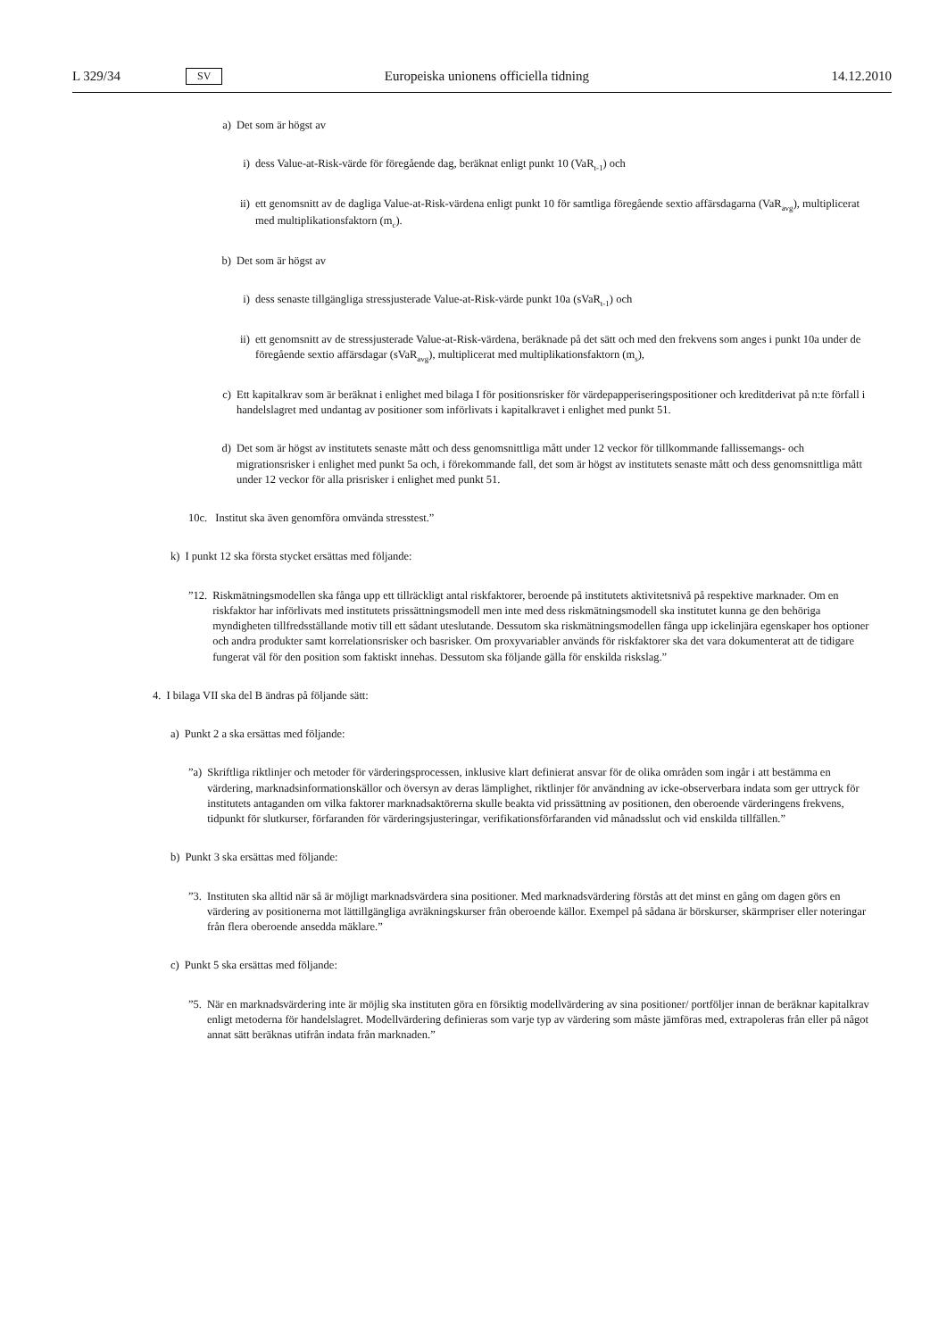L 329/34 SV Europeiska unionens officiella tidning 14.12.2010
a) Det som är högst av
i)
dess Value-at-Risk-värde för föregående dag, beräknat enligt punkt 10 (VaR<sub>t-1</sub>) och
ii)
ett genomsnitt av de dagliga Value-at-Risk-värdena enligt punkt 10 för samtliga föregående sextio affärsdagarna (VaR<sub>avg</sub>), multiplicerat med multiplikationsfaktorn (m<sub>c</sub>).
b) Det som är högst av
i)
dess senaste tillgängliga stressjusterade Value-at-Risk-värde punkt 10a (sVaR<sub>t-1</sub>) och
ii)
ett genomsnitt av de stressjusterade Value-at-Risk-värdena, beräknade på det sätt och med den frekvens som anges i punkt 10a under de föregående sextio affärsdagar (sVaR<sub>avg</sub>), multiplicerat med multi­plikationsfaktorn (m<sub>s</sub>),
c) Ett kapitalkrav som är beräknat i enlighet med bilaga I för positionsrisker för värdepapperiseringsposi­tioner och kreditderivat på n:te förfall i handelslagret med undantag av positioner som införlivats i kapitalkravet i enlighet med punkt 51.
d) Det som är högst av institutets senaste mått och dess genomsnittliga mått under 12 veckor för till­kommande fallissemangs- och migrationsrisker i enlighet med punkt 5a och, i förekommande fall, det som är högst av institutets senaste mått och dess genomsnittliga mått under 12 veckor för alla prisrisker i enlighet med punkt 51.
10c. Institut ska även genomföra omvända stresstest.”
k) I punkt 12 ska första stycket ersättas med följande:
”12. Riskmätningsmodellen ska fånga upp ett tillräckligt antal riskfaktorer, beroende på institutets aktivitetsnivå på respektive marknader. Om en riskfaktor har införlivats med institutets prissättningsmodell men inte med dess riskmätningsmodell ska institutet kunna ge den behöriga myndigheten tillfredsställande motiv till ett sådant uteslutande. Dessutom ska riskmätningsmodellen fånga upp ickelinjära egenskaper hos optioner och andra produkter samt korrelationsrisker och basrisker. Om proxyvariabler används för riskfaktorer ska det vara dokumenterat att de tidigare fungerat väl för den position som faktiskt innehas. Dessutom ska följande gälla för enskilda riskslag.”
4. I bilaga VII ska del B ändras på följande sätt:
a) Punkt 2 a ska ersättas med följande:
”a) Skriftliga riktlinjer och metoder för värderingsprocessen, inklusive klart definierat ansvar för de olika områden som ingår i att bestämma en värdering, marknadsinformationskällor och översyn av deras lämplighet, riktlinjer för användning av icke-observerbara indata som ger uttryck för institutets antaganden om vilka faktorer mark­nadsaktörerna skulle beakta vid prissättning av positionen, den oberoende värderingens frekvens, tidpunkt för slutkurser, förfaranden för värderingsjusteringar, verifikationsförfaranden vid månadsslut och vid enskilda till­fällen.”
b) Punkt 3 ska ersättas med följande:
”3. Instituten ska alltid när så är möjligt marknadsvärdera sina positioner. Med marknadsvärdering förstås att det minst en gång om dagen görs en värdering av positionerna mot lättillgängliga avräkningskurser från oberoende källor. Exempel på sådana är börskurser, skärmpriser eller noteringar från flera oberoende ansedda mäklare.”
c) Punkt 5 ska ersättas med följande:
”5. När en marknadsvärdering inte är möjlig ska instituten göra en försiktig modellvärdering av sina positioner/ portföljer innan de beräknar kapitalkrav enligt metoderna för handelslagret. Modellvärdering definieras som varje typ av värdering som måste jämföras med, extrapoleras från eller på något annat sätt beräknas utifrån indata från marknaden.”